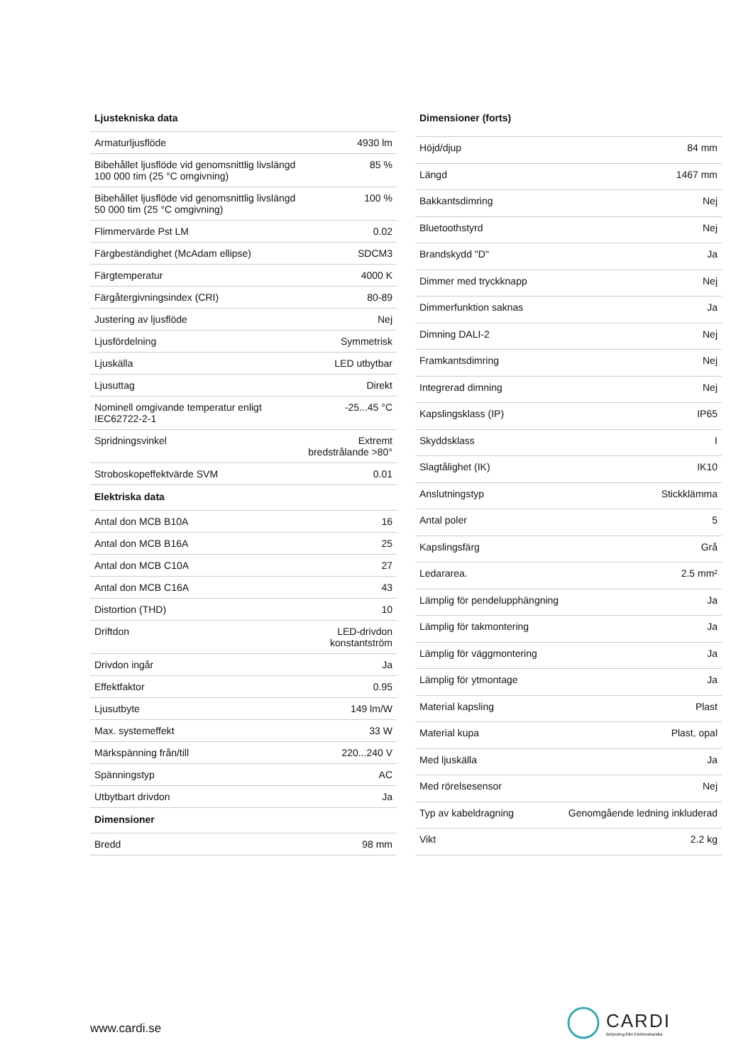| Ljustekniska data | |
| --- | --- |
| Armaturljusflöde | 4930 lm |
| Bibehållet ljusflöde vid genomsnittlig livslängd 100 000 tim (25 °C omgivning) | 85 % |
| Bibehållet ljusflöde vid genomsnittlig livslängd 50 000 tim (25 °C omgivning) | 100 % |
| Flimmervärde Pst LM | 0.02 |
| Färgbeständighet (McAdam ellipse) | SDCM3 |
| Färgtemperatur | 4000 K |
| Färgåtergivningsindex (CRI) | 80-89 |
| Justering av ljusflöde | Nej |
| Ljusfördelning | Symmetrisk |
| Ljuskälla | LED utbytbar |
| Ljusuttag | Direkt |
| Nominell omgivande temperatur enligt IEC62722-2-1 | -25...45 °C |
| Spridningsvinkel | Extremt bredstrålande >80° |
| Stroboskopeffektvärde SVM | 0.01 |
| Elektriska data | |
| Antal don MCB B10A | 16 |
| Antal don MCB B16A | 25 |
| Antal don MCB C10A | 27 |
| Antal don MCB C16A | 43 |
| Distortion (THD) | 10 |
| Driftdon | LED-drivdon konstantström |
| Drivdon ingår | Ja |
| Effektfaktor | 0.95 |
| Ljusutbyte | 149 lm/W |
| Max. systemeffekt | 33 W |
| Märkspänning från/till | 220...240 V |
| Spänningstyp | AC |
| Utbytbart drivdon | Ja |
| Dimensioner | |
| Bredd | 98 mm |
| Dimensioner (forts) | |
| --- | --- |
| Höjd/djup | 84 mm |
| Längd | 1467 mm |
| Bakkantsdimring | Nej |
| Bluetoothstyrd | Nej |
| Brandskydd "D" | Ja |
| Dimmer med tryckknapp | Nej |
| Dimmerfunktion saknas | Ja |
| Dimning DALI-2 | Nej |
| Framkantsdimring | Nej |
| Integrerad dimning | Nej |
| Kapslingsklass (IP) | IP65 |
| Skyddsklass | I |
| Slagtålighet (IK) | IK10 |
| Anslutningstyp | Stickklämma |
| Antal poler | 5 |
| Kapslingsfärg | Grå |
| Ledararea. | 2.5 mm² |
| Lämplig för pendelupphängning | Ja |
| Lämplig för takmontering | Ja |
| Lämplig för väggmontering | Ja |
| Lämplig för ytmontage | Ja |
| Material kapsling | Plast |
| Material kupa | Plast, opal |
| Med ljuskälla | Ja |
| Med rörelsesensor | Nej |
| Typ av kabeldragning | Genomgående ledning inkluderad |
| Vikt | 2.2 kg |
www.cardi.se
CARDI
Belysning från Elektroskandia